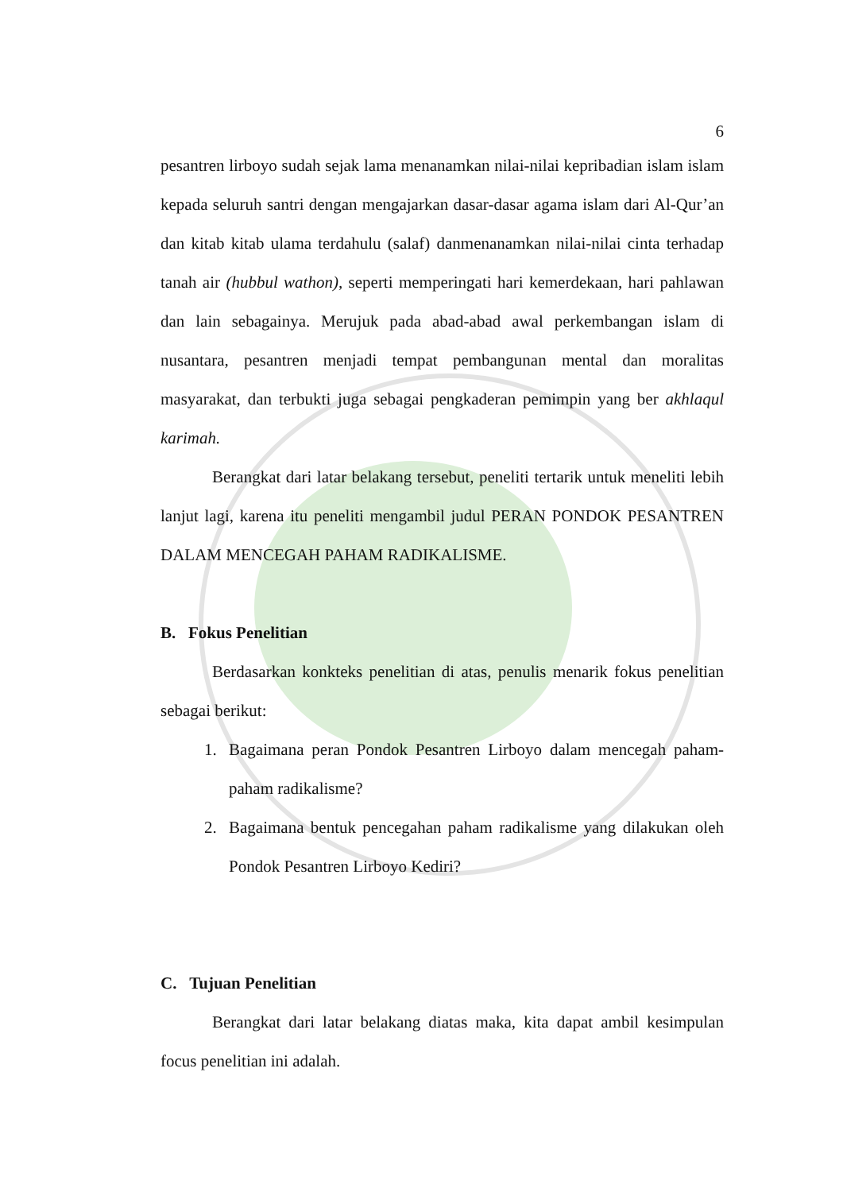6
pesantren lirboyo sudah sejak lama menanamkan nilai-nilai kepribadian islam islam kepada seluruh santri dengan mengajarkan dasar-dasar agama islam dari Al-Qur’an dan kitab kitab ulama terdahulu (salaf) danmenanamkan nilai-nilai cinta terhadap tanah air (hubbul wathon), seperti memperingati hari kemerdekaan, hari pahlawan dan lain sebagainya. Merujuk pada abad-abad awal perkembangan islam di nusantara, pesantren menjadi tempat pembangunan mental dan moralitas masyarakat, dan terbukti juga sebagai pengkaderan pemimpin yang ber akhlaqul karimah.
Berangkat dari latar belakang tersebut, peneliti tertarik untuk meneliti lebih lanjut lagi, karena itu peneliti mengambil judul PERAN PONDOK PESANTREN DALAM MENCEGAH PAHAM RADIKALISME.
B. Fokus Penelitian
Berdasarkan konkteks penelitian di atas, penulis menarik fokus penelitian sebagai berikut:
1. Bagaimana peran Pondok Pesantren Lirboyo dalam mencegah paham-paham radikalisme?
2. Bagaimana bentuk pencegahan paham radikalisme yang dilakukan oleh Pondok Pesantren Lirboyo Kediri?
C. Tujuan Penelitian
Berangkat dari latar belakang diatas maka, kita dapat ambil kesimpulan focus penelitian ini adalah.